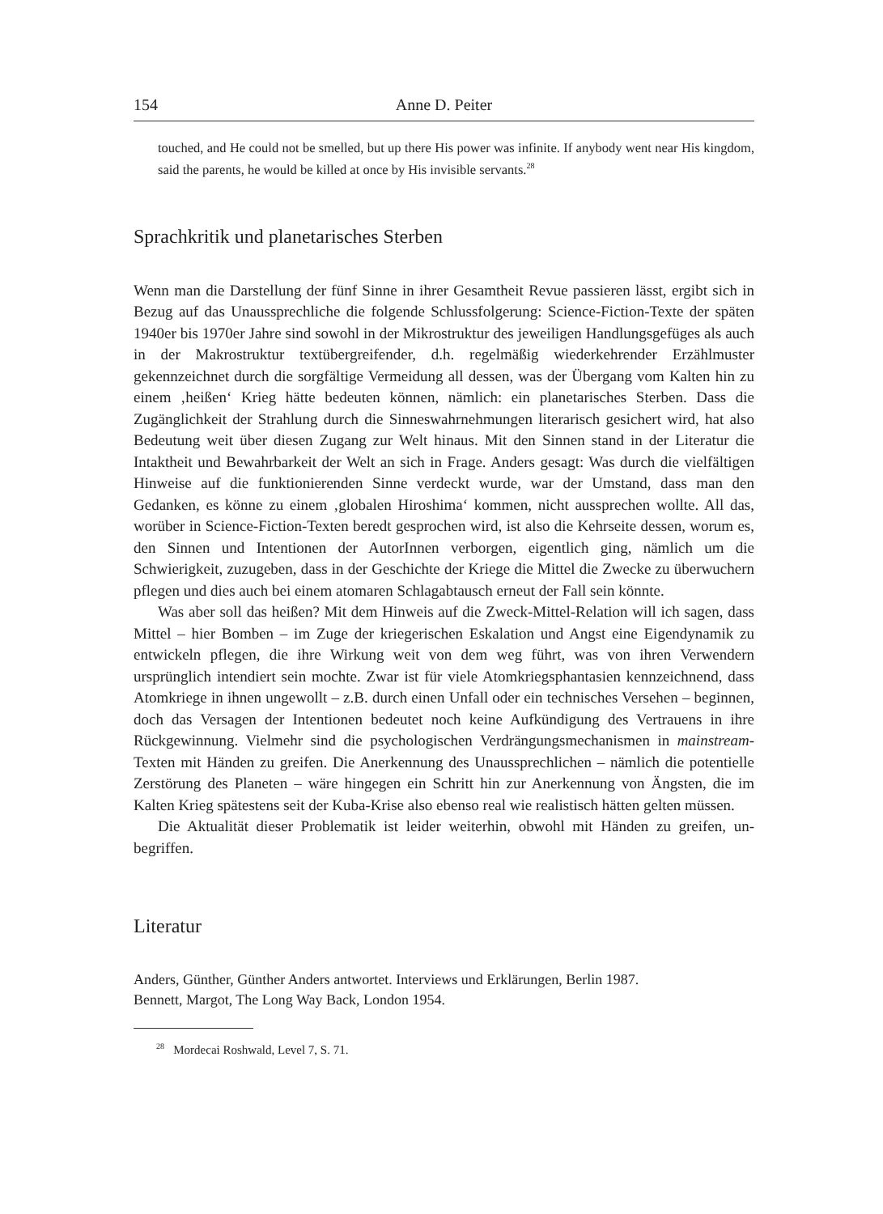154 Anne D. Peiter
touched, and He could not be smelled, but up there His power was infinite. If anybody went near His kingdom, said the parents, he would be killed at once by His invisible servants.<sup>28</sup>
Sprachkritik und planetarisches Sterben
Wenn man die Darstellung der fünf Sinne in ihrer Gesamtheit Revue passieren lässt, ergibt sich in Bezug auf das Unaussprechliche die folgende Schlussfolgerung: Science-Fiction-Texte der späten 1940er bis 1970er Jahre sind sowohl in der Mikrostruktur des jeweiligen Handlungsgefüges als auch in der Makrostruktur textübergreifender, d.h. regelmäßig wiederkehrender Erzählmuster gekennzeichnet durch die sorgfältige Vermeidung all dessen, was der Übergang vom Kalten hin zu einem ‚heißen‘ Krieg hätte bedeuten können, nämlich: ein planetarisches Sterben. Dass die Zugänglichkeit der Strahlung durch die Sinneswahrnehmungen literarisch gesichert wird, hat also Bedeutung weit über diesen Zugang zur Welt hinaus. Mit den Sinnen stand in der Literatur die Intaktheit und Bewahrbarkeit der Welt an sich in Frage. Anders gesagt: Was durch die vielfältigen Hinweise auf die funktionierenden Sinne verdeckt wurde, war der Umstand, dass man den Gedanken, es könne zu einem ‚globalen Hiroshima‘ kommen, nicht aussprechen wollte. All das, worüber in Science-Fiction-Texten beredt gesprochen wird, ist also die Kehrseite dessen, worum es, den Sinnen und Intentionen der AutorInnen verborgen, eigentlich ging, nämlich um die Schwierigkeit, zuzugeben, dass in der Geschichte der Kriege die Mittel die Zwecke zu überwuchern pflegen und dies auch bei einem atomaren Schlagabtausch erneut der Fall sein könnte.
Was aber soll das heißen? Mit dem Hinweis auf die Zweck-Mittel-Relation will ich sagen, dass Mittel – hier Bomben – im Zuge der kriegerischen Eskalation und Angst eine Eigendynamik zu entwickeln pflegen, die ihre Wirkung weit von dem weg führt, was von ihren Verwendern ursprünglich intendiert sein mochte. Zwar ist für viele Atomkriegsphantasien kennzeichnend, dass Atomkriege in ihnen ungewollt – z.B. durch einen Unfall oder ein technisches Versehen – beginnen, doch das Versagen der Intentionen bedeutet noch keine Aufkündigung des Vertrauens in ihre Rückgewinnung. Vielmehr sind die psychologischen Verdrängungsmechanismen in mainstream-Texten mit Händen zu greifen. Die Anerkennung des Unaussprechlichen – nämlich die potentielle Zerstörung des Planeten – wäre hingegen ein Schritt hin zur Anerkennung von Ängsten, die im Kalten Krieg spätestens seit der Kuba-Krise also ebenso real wie realistisch hätten gelten müssen.
Die Aktualität dieser Problematik ist leider weiterhin, obwohl mit Händen zu greifen, un-begriffen.
Literatur
Anders, Günther, Günther Anders antwortet. Interviews und Erklärungen, Berlin 1987.
Bennett, Margot, The Long Way Back, London 1954.
<sup>28</sup> Mordecai Roshwald, Level 7, S. 71.